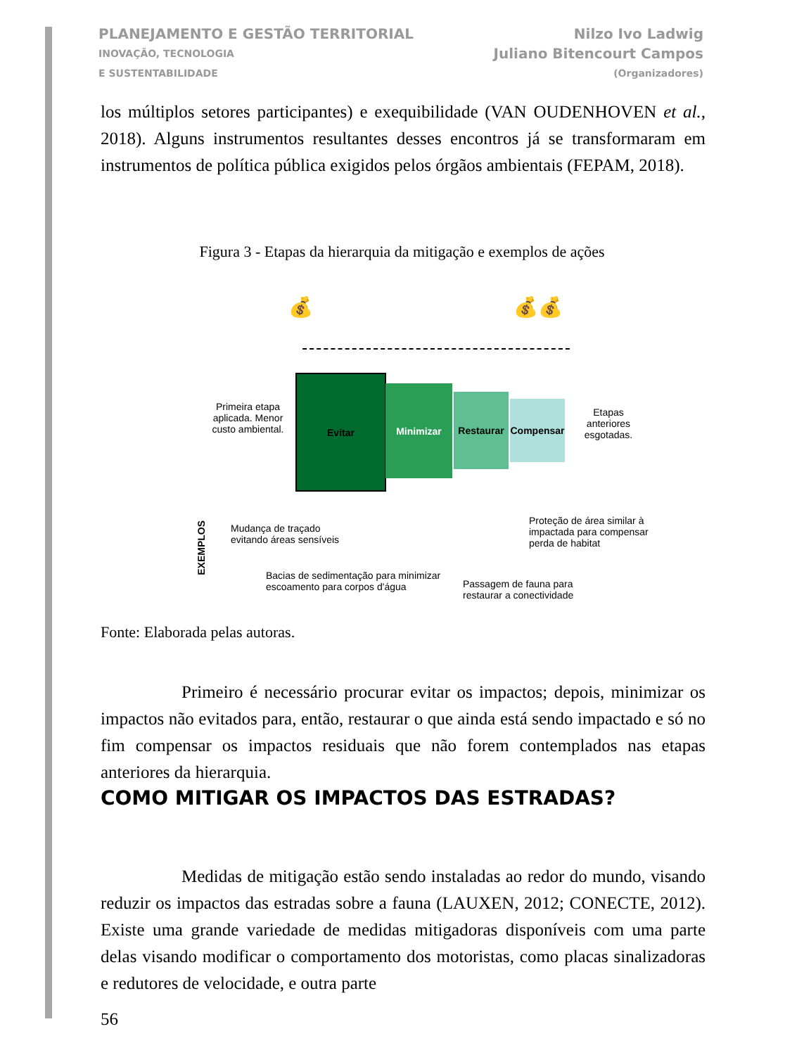PLANEJAMENTO E GESTÃO TERRITORIAL
INOVAÇÃO, TECNOLOGIA
E SUSTENTABILIDADE
Nilzo Ivo Ladwig
Juliano Bitencourt Campos
(Organizadores)
los múltiplos setores participantes) e exequibilidade (VAN OUDENHOVEN et al., 2018). Alguns instrumentos resultantes desses encontros já se transformaram em instrumentos de política pública exigidos pelos órgãos ambientais (FEPAM, 2018).
Figura 3 - Etapas da hierarquia da mitigação e exemplos de ações
💰 💰💰
Primeira etapa aplicada. Menor custo ambiental.
Evitar
Minimizar
Restaurar
Compensar
Etapas anteriores esgotadas.
EXEMPLOS
Mudança de traçado evitando áreas sensíveis
Bacias de sedimentação para minimizar escoamento para corpos d'água
Passagem de fauna para restaurar a conectividade
Proteção de área similar à impactada para compensar perda de habitat
Fonte: Elaborada pelas autoras.
Primeiro é necessário procurar evitar os impactos; depois, minimizar os impactos não evitados para, então, restaurar o que ainda está sendo impactado e só no fim compensar os impactos residuais que não forem contemplados nas etapas anteriores da hierarquia.
COMO MITIGAR OS IMPACTOS DAS ESTRADAS?
Medidas de mitigação estão sendo instaladas ao redor do mundo, visando reduzir os impactos das estradas sobre a fauna (LAUXEN, 2012; CONECTE, 2012). Existe uma grande variedade de medidas mitigadoras disponíveis com uma parte delas visando modificar o comportamento dos motoristas, como placas sinalizadoras e redutores de velocidade, e outra parte
56